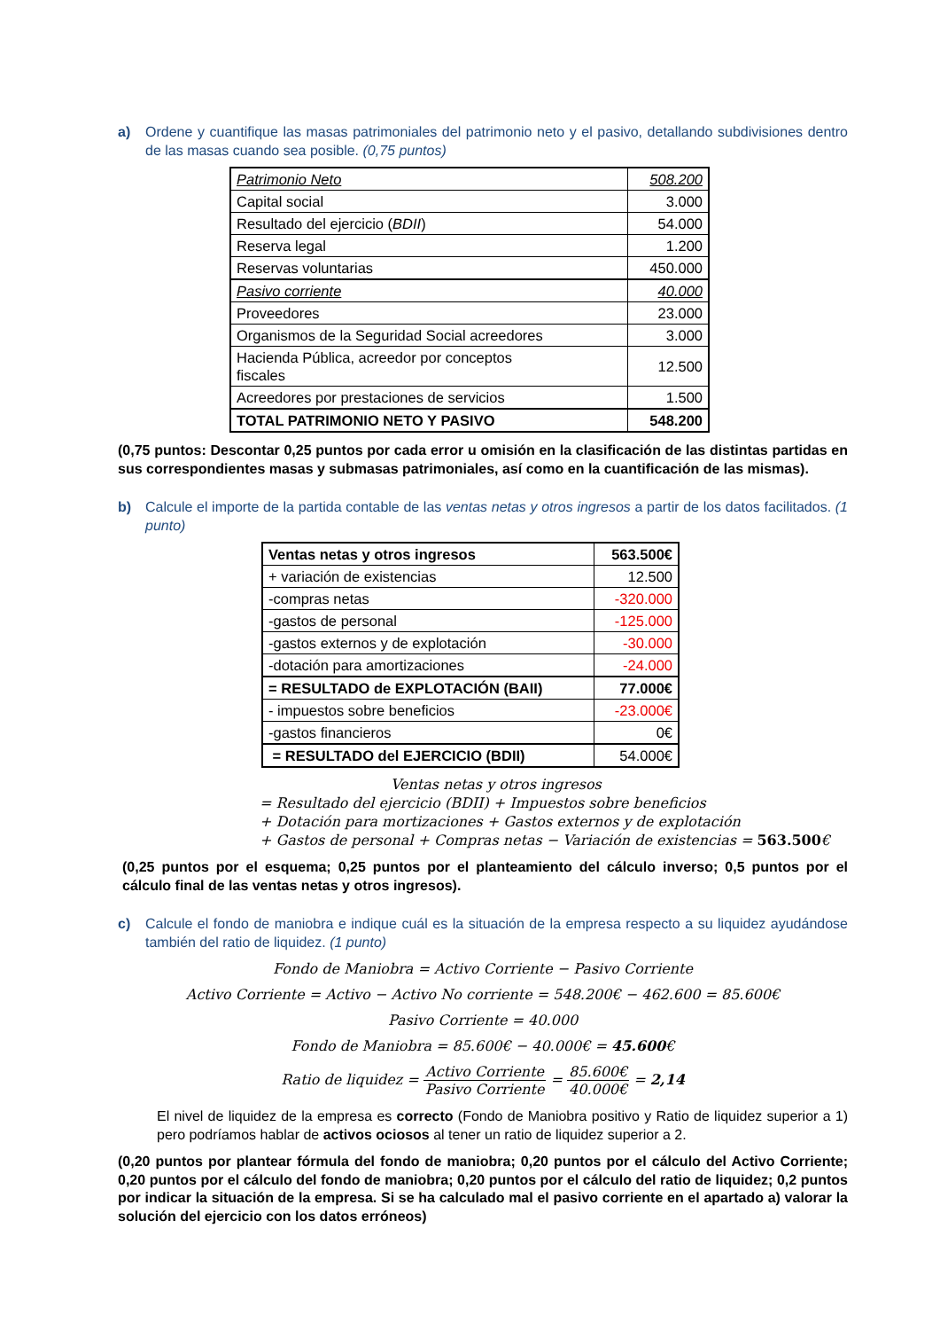a) Ordene y cuantifique las masas patrimoniales del patrimonio neto y el pasivo, detallando subdivisiones dentro de las masas cuando sea posible. (0,75 puntos)
| Patrimonio Neto | 508.200 |
| Capital social | 3.000 |
| Resultado del ejercicio ( BDII ) | 54.000 |
| Reserva legal | 1.200 |
| Reservas voluntarias | 450.000 |
| Pasivo corriente | 40.000 |
| Proveedores | 23.000 |
| Organismos de la Seguridad Social acreedores | 3.000 |
| Hacienda Pública, acreedor por conceptos fiscales | 12.500 |
| Acreedores por prestaciones de servicios | 1.500 |
| TOTAL PATRIMONIO NETO Y PASIVO | 548.200 |
(0,75 puntos: Descontar 0,25 puntos por cada error u omisión en la clasificación de las distintas partidas en sus correspondientes masas y submasas patrimoniales, así como en la cuantificación de las mismas).
b) Calcule el importe de la partida contable de las ventas netas y otros ingresos a partir de los datos facilitados. (1 punto)
| Ventas netas y otros ingresos | 563.500€ |
| + variación de existencias | 12.500 |
| -compras netas | -320.000 |
| -gastos de personal | -125.000 |
| -gastos externos y de explotación | -30.000 |
| -dotación para amortizaciones | -24.000 |
| = RESULTADO de EXPLOTACIÓN (BAII) | 77.000€ |
| - impuestos sobre beneficios | -23.000€ |
| -gastos financieros | 0€ |
| = RESULTADO del EJERCICIO (BDII) | 54.000€ |
Ventas netas y otros ingresos
= Resultado del ejercicio (BDII) + Impuestos sobre beneficios
+ Dotación para mortizaciones + Gastos externos y de explotación
+ Gastos de personal + Compras netas − Variación de existencias = 563.500€
(0,25 puntos por el esquema; 0,25 puntos por el planteamiento del cálculo inverso; 0,5 puntos por el cálculo final de las ventas netas y otros ingresos).
c) Calcule el fondo de maniobra e indique cuál es la situación de la empresa respecto a su liquidez ayudándose también del ratio de liquidez. (1 punto)
Fondo de Maniobra = Activo Corriente − Pasivo Corriente
Activo Corriente = Activo − Activo No corriente = 548.200€ − 462.600 = 85.600€
Pasivo Corriente = 40.000
Fondo de Maniobra = 85.600€ − 40.000€ = 45.600€
Ratio de liquidez = Activo Corriente Pasivo Corriente = 85.600€ 40.000€ = 2,14
El nivel de liquidez de la empresa es correcto (Fondo de Maniobra positivo y Ratio de liquidez superior a 1) pero podríamos hablar de activos ociosos al tener un ratio de liquidez superior a 2.
(0,20 puntos por plantear fórmula del fondo de maniobra; 0,20 puntos por el cálculo del Activo Corriente; 0,20 puntos por el cálculo del fondo de maniobra; 0,20 puntos por el cálculo del ratio de liquidez; 0,2 puntos por indicar la situación de la empresa. Si se ha calculado mal el pasivo corriente en el apartado a) valorar la solución del ejercicio con los datos erróneos)